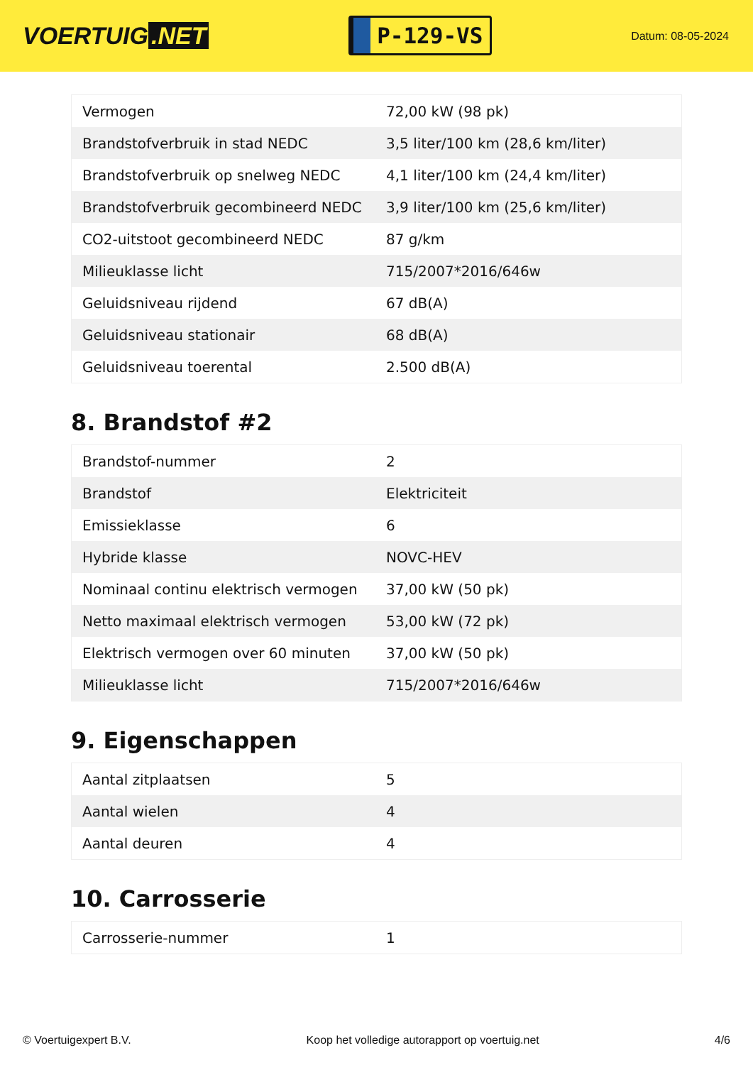VOERTUIG.NET
P-129-VS
Datum: 08-05-2024
| Vermogen | 72,00 kW (98 pk) |
| Brandstofverbruik in stad NEDC | 3,5 liter/100 km (28,6 km/liter) |
| Brandstofverbruik op snelweg NEDC | 4,1 liter/100 km (24,4 km/liter) |
| Brandstofverbruik gecombineerd NEDC | 3,9 liter/100 km (25,6 km/liter) |
| CO2-uitstoot gecombineerd NEDC | 87 g/km |
| Milieuklasse licht | 715/2007*2016/646w |
| Geluidsniveau rijdend | 67 dB(A) |
| Geluidsniveau stationair | 68 dB(A) |
| Geluidsniveau toerental | 2.500 dB(A) |
8. Brandstof #2
| Brandstof-nummer | 2 |
| Brandstof | Elektriciteit |
| Emissieklasse | 6 |
| Hybride klasse | NOVC-HEV |
| Nominaal continu elektrisch vermogen | 37,00 kW (50 pk) |
| Netto maximaal elektrisch vermogen | 53,00 kW (72 pk) |
| Elektrisch vermogen over 60 minuten | 37,00 kW (50 pk) |
| Milieuklasse licht | 715/2007*2016/646w |
9. Eigenschappen
| Aantal zitplaatsen | 5 |
| Aantal wielen | 4 |
| Aantal deuren | 4 |
10. Carrosserie
| Carrosserie-nummer | 1 |
© Voertuigexpert B.V. Koop het volledige autorapport op voertuig.net 4/6